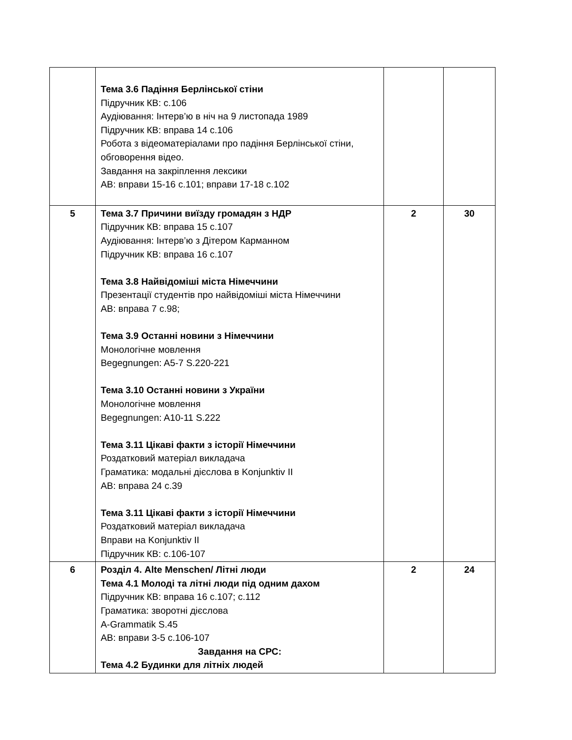| | Тема 3.6 Падіння Берлінської стіни Підручник КВ: с.106 Аудіювання: Інтерв’ю в ніч на 9 листопада 1989 Підручник КВ: вправа 14 с.106 Робота з відеоматеріалами про падіння Берлінської стіни, обговорення відео. Завдання на закріплення лексики АВ: вправи 15-16 с.101; вправи 17-18 с.102 | | |
| 5 | Тема 3.7 Причини виїзду громадян з НДР Підручник КВ: вправа 15 с.107 Аудіювання: Інтерв’ю з Дітером Карманном Підручник КВ: вправа 16 с.107 Тема 3.8 Найвідоміші міста Німеччини Презентації студентів про найвідоміші міста Німеччини АВ: вправа 7 с.98; Тема 3.9 Останні новини з Німеччини Монологічне мовлення Begegnungen: A5-7 S.220-221 Тема 3.10 Останні новини з України Монологічне мовлення Begegnungen: A10-11 S.222 Тема 3.11 Цікаві факти з історії Німеччини Роздатковий матеріал викладача Граматика: модальні дієслова в Konjunktiv II АВ: вправа 24 с.39 Тема 3.11 Цікаві факти з історії Німеччини Роздатковий матеріал викладача Вправи на Konjunktiv II Підручник КВ: с.106-107 | 2 | 30 |
| 6 | Розділ 4. Alte Menschen/ Літні люди Тема 4.1 Молоді та літні люди під одним дахом Підручник КВ: вправа 16 с.107; с.112 Граматика: зворотні дієслова A-Grammatik S.45 АВ: вправи 3-5 с.106-107 Завдання на СРС: Тема 4.2 Будинки для літніх людей | 2 | 24 |